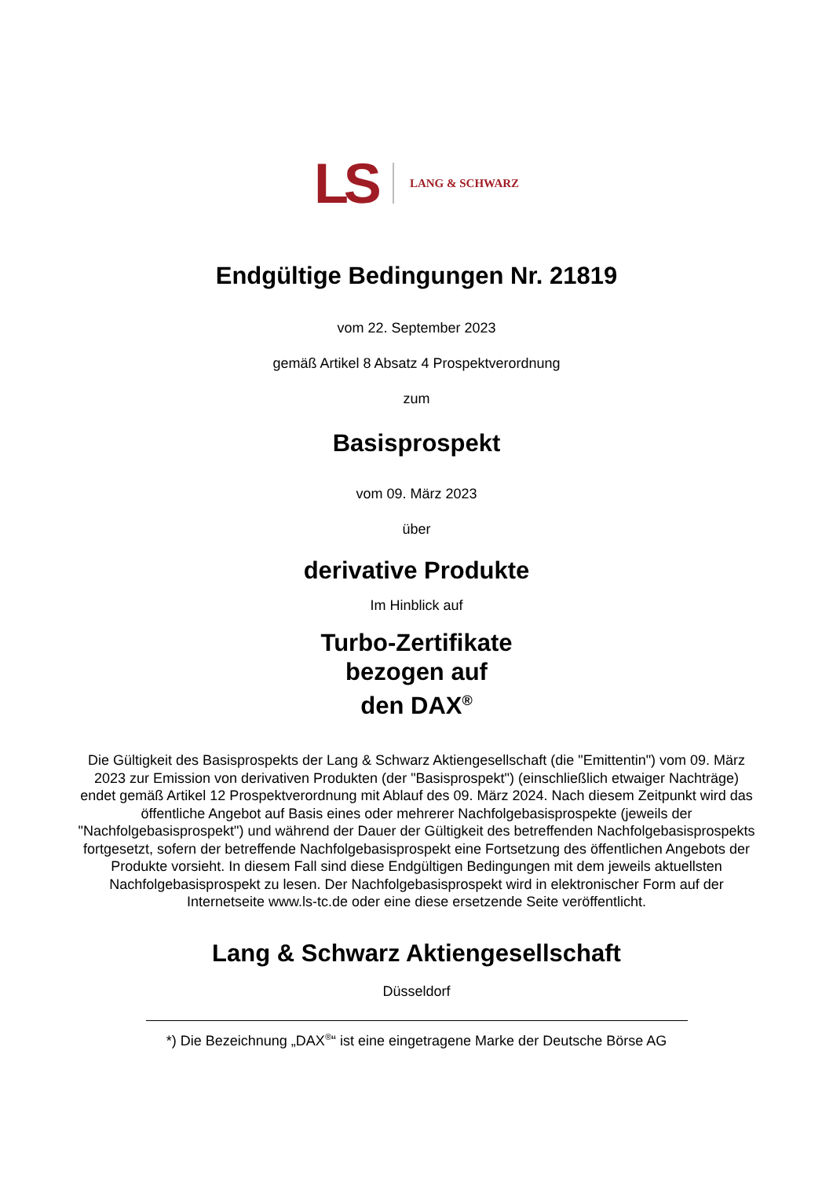LS LANG & SCHWARZ
Endgültige Bedingungen Nr. 21819
vom 22. September 2023
gemäß Artikel 8 Absatz 4 Prospektverordnung
zum
Basisprospekt
vom 09. März 2023
über
derivative Produkte
Im Hinblick auf
Turbo-Zertifikate
bezogen auf
den DAX<sup>®</sup>
Die Gültigkeit des Basisprospekts der Lang & Schwarz Aktiengesellschaft (die "Emittentin") vom 09. März 2023 zur Emission von derivativen Produkten (der "Basisprospekt") (einschließlich etwaiger Nachträge) endet gemäß Artikel 12 Prospektverordnung mit Ablauf des 09. März 2024. Nach diesem Zeitpunkt wird das öffentliche Angebot auf Basis eines oder mehrerer Nachfolgebasisprospekte (jeweils der "Nachfolgebasisprospekt") und während der Dauer der Gültigkeit des betreffenden Nachfolgebasisprospekts fortgesetzt, sofern der betreffende Nachfolgebasisprospekt eine Fortsetzung des öffentlichen Angebots der Produkte vorsieht. In diesem Fall sind diese Endgültigen Bedingungen mit dem jeweils aktuellsten Nachfolgebasisprospekt zu lesen. Der Nachfolgebasisprospekt wird in elektronischer Form auf der Internetseite www.ls-tc.de oder eine diese ersetzende Seite veröffentlicht.
Lang & Schwarz Aktiengesellschaft
Düsseldorf
*) Die Bezeichnung „DAX<sup>®</sup>“ ist eine eingetragene Marke der Deutsche Börse AG